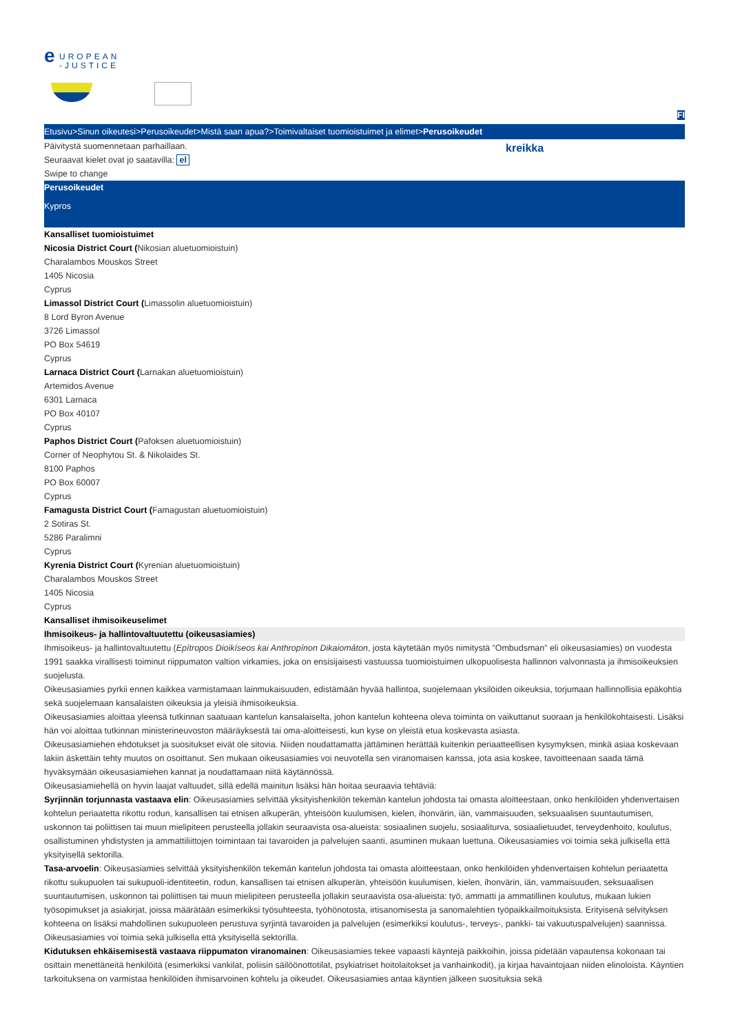e
UROPEAN
-JUSTICE
FI
Etusivu>Sinun oikeutesi>Perusoikeudet>Mistä saan apua?>Toimivaltaiset tuomioistuimet ja elimet>Perusoikeudet
Päivitystä suomennetaan parhaillaan.
Seuraavat kielet ovat jo saatavilla: el
Swipe to change
kreikka
Perusoikeudet
Kypros
Kansalliset tuomioistuimet
Nicosia District Court (Nikosian aluetuomioistuin)
Charalambos Mouskos Street
1405 Nicosia
Cyprus
Limassol District Court (Limassolin aluetuomioistuin)
8 Lord Byron Avenue
3726 Limassol
PO Box 54619
Cyprus
Larnaca District Court (Larnakan aluetuomioistuin)
Artemidos Avenue
6301 Larnaca
PO Box 40107
Cyprus
Paphos District Court (Pafoksen aluetuomioistuin)
Corner of Neophytou St. & Nikolaides St.
8100 Paphos
PO Box 60007
Cyprus
Famagusta District Court (Famagustan aluetuomioistuin)
2 Sotiras St.
5286 Paralimni
Cyprus
Kyrenia District Court (Kyrenian aluetuomioistuin)
Charalambos Mouskos Street
1405 Nicosia
Cyprus
Kansalliset ihmisoikeuselimet
Ihmisoikeus- ja hallintovaltuutettu (oikeusasiamies)
Ihmisoikeus- ja hallintovaltuutettu (Epítropos Dioikíseos kai Anthropínon Dikaiomáton, josta käytetään myös nimitystä ”Ombudsman” eli oikeusasiamies) on vuodesta 1991 saakka virallisesti toiminut riippumaton valtion virkamies, joka on ensisijaisesti vastuussa tuomioistuimen ulkopuolisesta hallinnon valvonnasta ja ihmisoikeuksien suojelusta.
Oikeusasiamies pyrkii ennen kaikkea varmistamaan lainmukaisuuden, edistämään hyvää hallintoa, suojelemaan yksilöiden oikeuksia, torjumaan hallinnollisia epäkohtia sekä suojelemaan kansalaisten oikeuksia ja yleisiä ihmisoikeuksia.
Oikeusasiamies aloittaa yleensä tutkinnan saatuaan kantelun kansalaiselta, johon kantelun kohteena oleva toiminta on vaikuttanut suoraan ja henkilökohtaisesti. Lisäksi hän voi aloittaa tutkinnan ministerineuvoston määräyksestä tai oma-aloitteisesti, kun kyse on yleistä etua koskevasta asiasta.
Oikeusasiamiehen ehdotukset ja suositukset eivät ole sitovia. Niiden noudattamatta jättäminen herättää kuitenkin periaatteellisen kysymyksen, minkä asiaa koskevaan lakiin äskettäin tehty muutos on osoittanut. Sen mukaan oikeusasiamies voi neuvotella sen viranomaisen kanssa, jota asia koskee, tavoitteenaan saada tämä hyväksymään oikeusasiamiehen kannat ja noudattamaan niitä käytännössä.
Oikeusasiamiehellä on hyvin laajat valtuudet, sillä edellä mainitun lisäksi hän hoitaa seuraavia tehtäviä:
Syrjinnän torjunnasta vastaava elin: Oikeusasiamies selvittää yksityishenkilön tekemän kantelun johdosta tai omasta aloitteestaan, onko henkilöiden yhdenvertaisen kohtelun periaatetta rikottu rodun, kansallisen tai etnisen alkuperän, yhteisöön kuulumisen, kielen, ihonvärin, iän, vammaisuuden, seksuaalisen suuntautumisen, uskonnon tai poliittisen tai muun mielipiteen perusteella jollakin seuraavista osa-alueista: sosiaalinen suojelu, sosiaaliturva, sosiaalietuudet, terveydenhoito, koulutus, osallistuminen yhdistysten ja ammattiliittojen toimintaan tai tavaroiden ja palvelujen saanti, asuminen mukaan luettuna. Oikeusasiamies voi toimia sekä julkisella että yksityisellä sektorilla.
Tasa-arvoelin: Oikeusasiamies selvittää yksityishenkilön tekemän kantelun johdosta tai omasta aloitteestaan, onko henkilöiden yhdenvertaisen kohtelun periaatetta rikottu sukupuolen tai sukupuoli-identiteetin, rodun, kansallisen tai etnisen alkuperän, yhteisöön kuulumisen, kielen, ihonvärin, iän, vammaisuuden, seksuaalisen suuntautumisen, uskonnon tai poliittisen tai muun mielipiteen perusteella jollakin seuraavista osa-alueista: työ, ammatti ja ammatillinen koulutus, mukaan lukien työsopimukset ja asiakirjat, joissa määrätään esimerkiksi työsuhteesta, työhönotosta, irtisanomisesta ja sanomalehtien työpaikkailmoituksista. Erityisenä selvityksen kohteena on lisäksi mahdollinen sukupuoleen perustuva syrjintä tavaroiden ja palvelujen (esimerkiksi koulutus-, terveys-, pankki- tai vakuutuspalvelujen) saannissa. Oikeusasiamies voi toimia sekä julkisella että yksityisellä sektorilla.
Kidutuksen ehkäisemisestä vastaava riippumaton viranomainen: Oikeusasiamies tekee vapaasti käyntejä paikkoihin, joissa pidetään vapautensa kokonaan tai osittain menettäneitä henkilöitä (esimerkiksi vankilat, poliisin säilöönottotilat, psykiatriset hoitolaitokset ja vanhainkodit), ja kirjaa havaintojaan niiden elinoloista. Käyntien tarkoituksena on varmistaa henkilöiden ihmisarvoinen kohtelu ja oikeudet. Oikeusasiamies antaa käyntien jälkeen suosituksia sekä